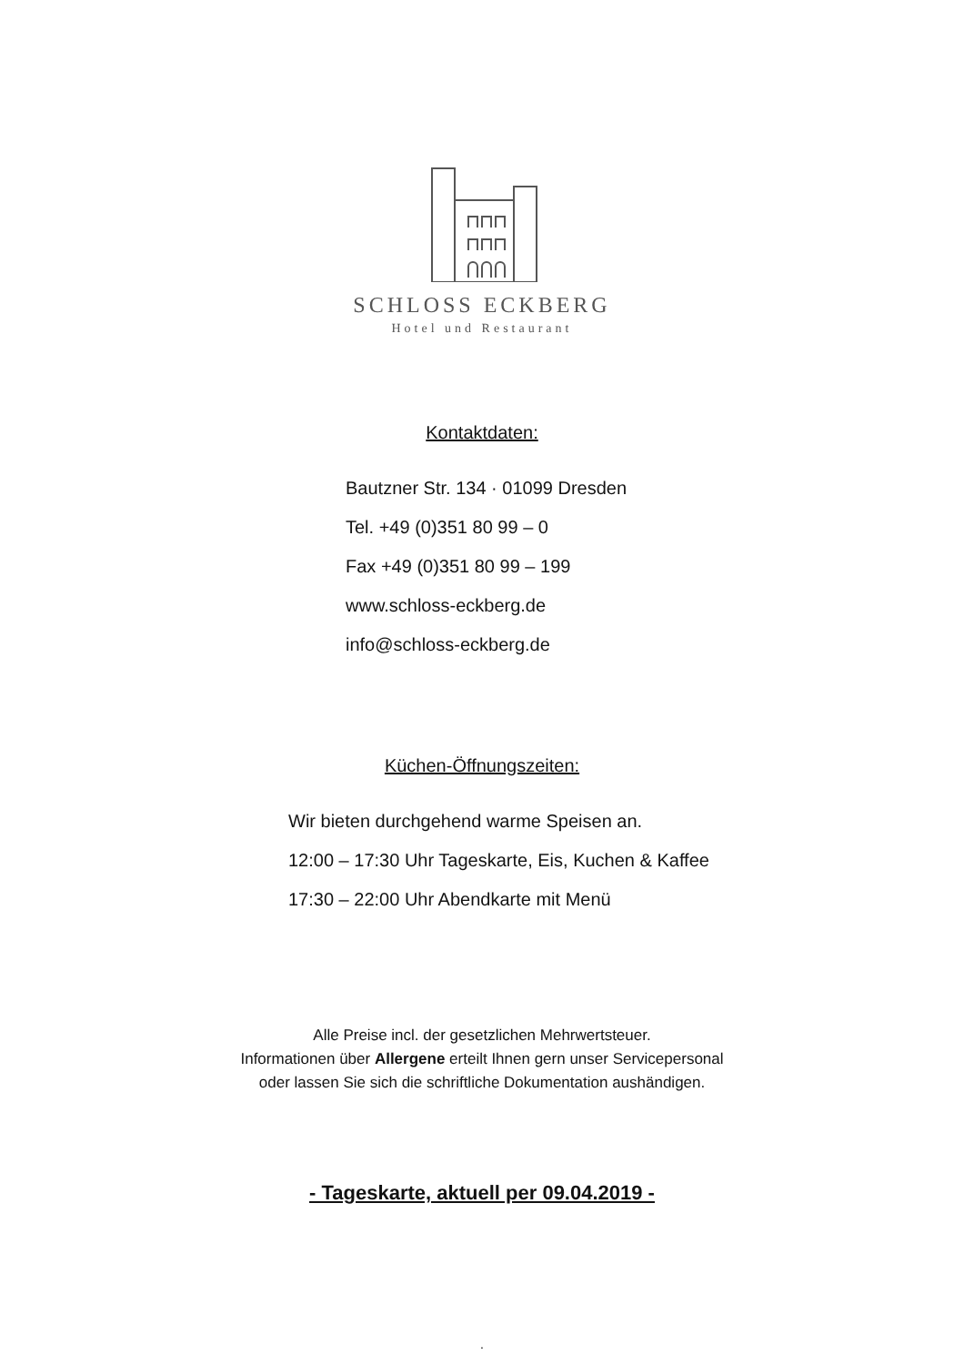SCHLOSS ECKBERG
Hotel und Restaurant
Kontaktdaten:
Bautzner Str. 134 · 01099 Dresden
Tel. +49 (0)351 80 99 – 0
Fax +49 (0)351 80 99 – 199
www.schloss-eckberg.de
info@schloss-eckberg.de
Küchen-Öffnungszeiten:
Wir bieten durchgehend warme Speisen an.
12:00 – 17:30 Uhr Tageskarte, Eis, Kuchen & Kaffee
17:30 – 22:00 Uhr Abendkarte mit Menü
Alle Preise incl. der gesetzlichen Mehrwertsteuer.
Informationen über Allergene erteilt Ihnen gern unser Servicepersonal
oder lassen Sie sich die schriftliche Dokumentation aushändigen.
- Tageskarte, aktuell per 09.04.2019 -
.